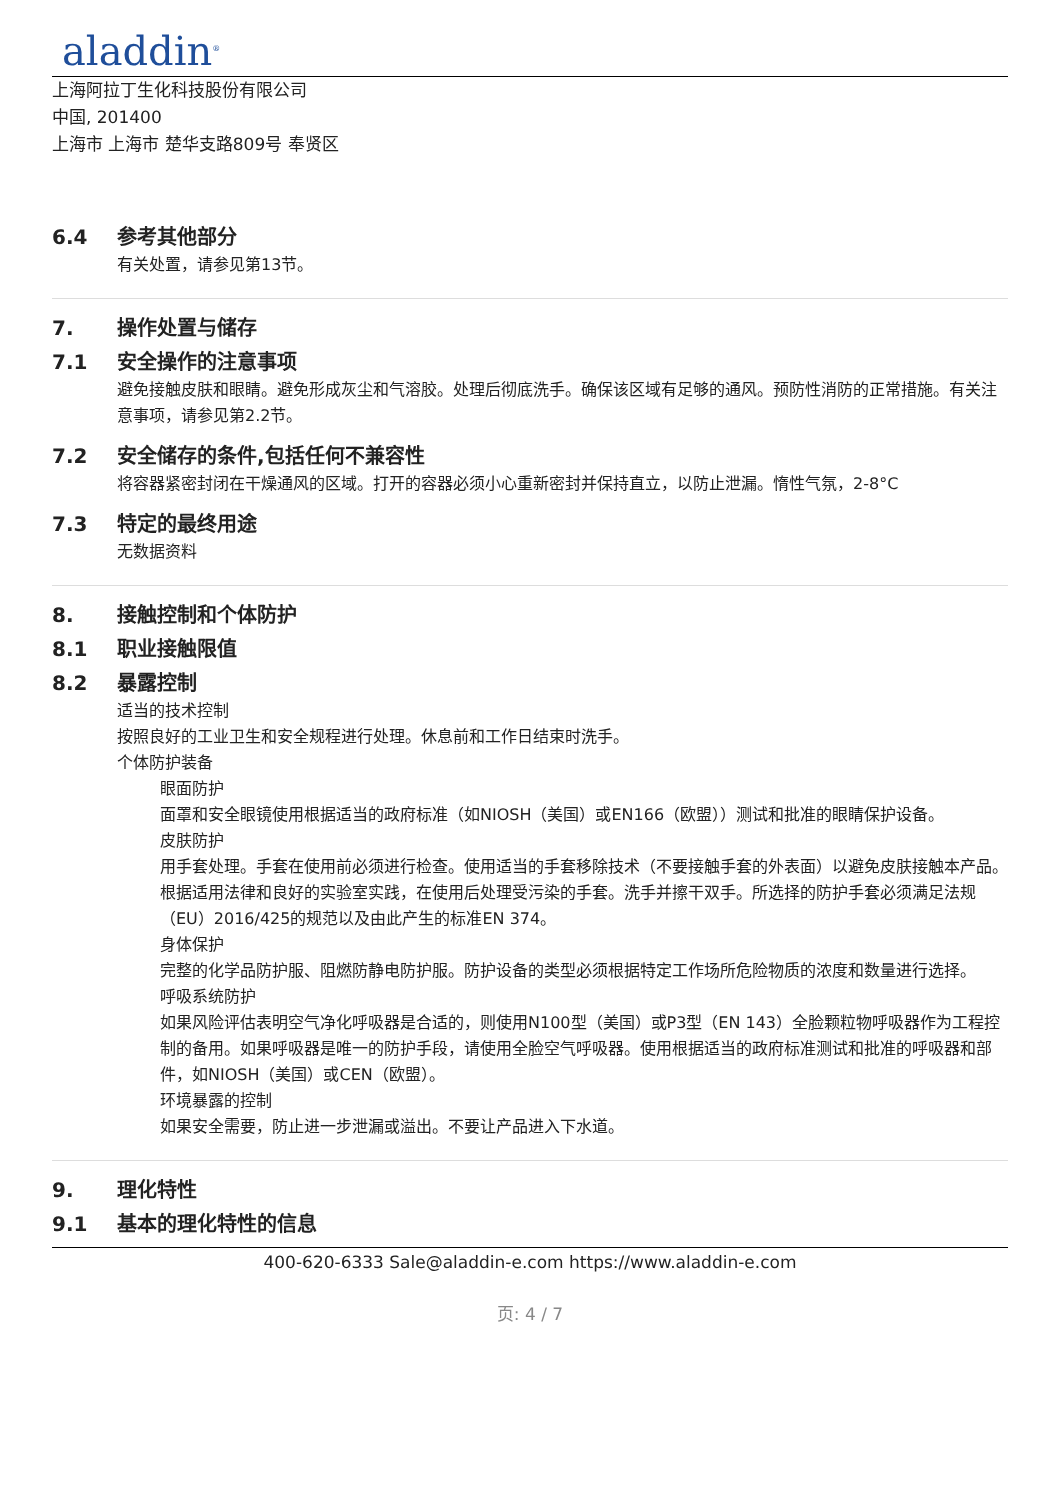aladdin<sup>®</sup>
上海阿拉丁生化科技股份有限公司
中国, 201400
上海市 上海市 楚华支路809号 奉贤区
6.4 参考其他部分
有关处置，请参见第13节。
7. 操作处置与储存
7.1 安全操作的注意事项
避免接触皮肤和眼睛。避免形成灰尘和气溶胶。处理后彻底洗手。确保该区域有足够的通风。预防性消防的正常措施。有关注意事项，请参见第2.2节。
7.2 安全储存的条件,包括任何不兼容性
将容器紧密封闭在干燥通风的区域。打开的容器必须小心重新密封并保持直立，以防止泄漏。惰性气氛，2-8°C
7.3 特定的最终用途
无数据资料
8. 接触控制和个体防护
8.1 职业接触限值
8.2 暴露控制
适当的技术控制
按照良好的工业卫生和安全规程进行处理。休息前和工作日结束时洗手。
个体防护装备
眼面防护
面罩和安全眼镜使用根据适当的政府标准（如NIOSH（美国）或EN166（欧盟））测试和批准的眼睛保护设备。
皮肤防护
用手套处理。手套在使用前必须进行检查。使用适当的手套移除技术（不要接触手套的外表面）以避免皮肤接触本产品。根据适用法律和良好的实验室实践，在使用后处理受污染的手套。洗手并擦干双手。所选择的防护手套必须满足法规（EU）2016/425的规范以及由此产生的标准EN 374。
身体保护
完整的化学品防护服、阻燃防静电防护服。防护设备的类型必须根据特定工作场所危险物质的浓度和数量进行选择。
呼吸系统防护
如果风险评估表明空气净化呼吸器是合适的，则使用N100型（美国）或P3型（EN 143）全脸颗粒物呼吸器作为工程控制的备用。如果呼吸器是唯一的防护手段，请使用全脸空气呼吸器。使用根据适当的政府标准测试和批准的呼吸器和部件，如NIOSH（美国）或CEN（欧盟）。
环境暴露的控制
如果安全需要，防止进一步泄漏或溢出。不要让产品进入下水道。
9. 理化特性
9.1 基本的理化特性的信息
400-620-6333 Sale@aladdin-e.com https://www.aladdin-e.com
页: 4 / 7